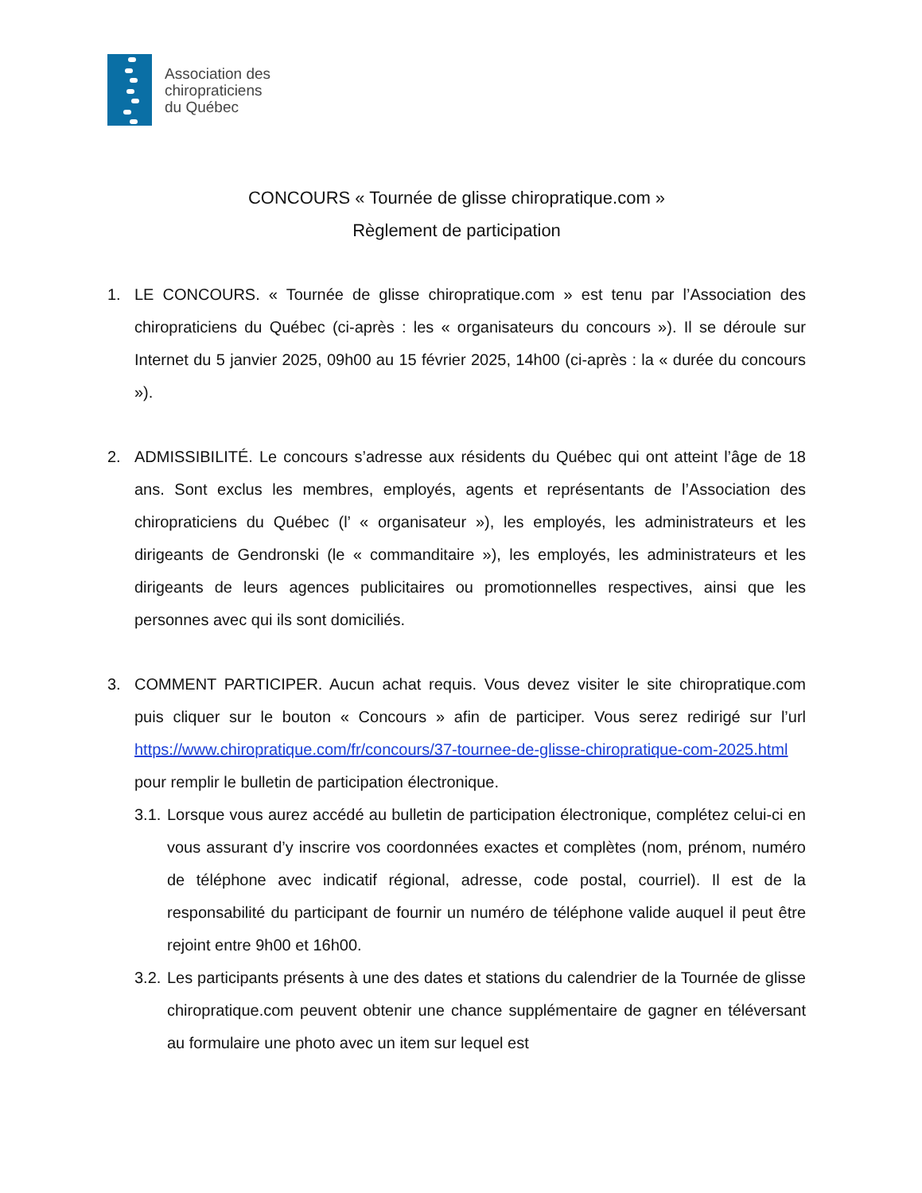Association des
chiropraticiens
du Québec
CONCOURS « Tournée de glisse chiropratique.com »
Règlement de participation
1. LE CONCOURS. « Tournée de glisse chiropratique.com » est tenu par l’Association des chiropraticiens du Québec (ci-après : les « organisateurs du concours »). Il se déroule sur Internet du 5 janvier 2025, 09h00 au 15 février 2025, 14h00 (ci-après : la « durée du concours »).
2. ADMISSIBILITÉ. Le concours s’adresse aux résidents du Québec qui ont atteint l’âge de 18 ans. Sont exclus les membres, employés, agents et représentants de l’Association des chiropraticiens du Québec (l’ « organisateur »), les employés, les administrateurs et les dirigeants de Gendronski (le « commanditaire »), les employés, les administrateurs et les dirigeants de leurs agences publicitaires ou promotionnelles respectives, ainsi que les personnes avec qui ils sont domiciliés.
3. COMMENT PARTICIPER. Aucun achat requis. Vous devez visiter le site chiropratique.com puis cliquer sur le bouton « Concours » afin de participer. Vous serez redirigé sur l’url https://www.chiropratique.com/fr/concours/37-tournee-de-glisse-chiropratique-com-2025.html pour remplir le bulletin de participation électronique.
3.1.
Lorsque vous aurez accédé au bulletin de participation électronique, complétez celui-ci en vous assurant d’y inscrire vos coordonnées exactes et complètes (nom, prénom, numéro de téléphone avec indicatif régional, adresse, code postal, courriel). Il est de la responsabilité du participant de fournir un numéro de téléphone valide auquel il peut être rejoint entre 9h00 et 16h00.
3.2.
Les participants présents à une des dates et stations du calendrier de la Tournée de glisse chiropratique.com peuvent obtenir une chance supplémentaire de gagner en téléversant au formulaire une photo avec un item sur lequel est